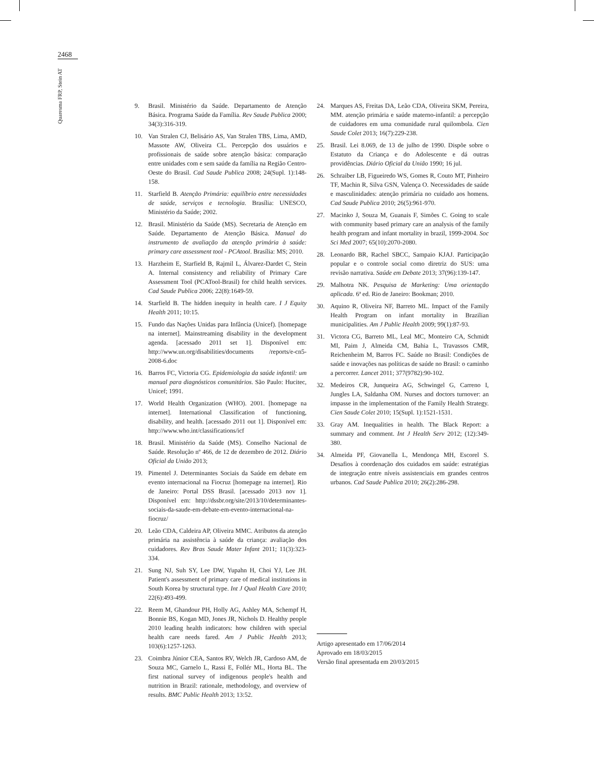2468
Quaresma FRP, Stein AT
9. Brasil. Ministério da Saúde. Departamento de Atenção Básica. Programa Saúde da Família. Rev Saude Publica 2000; 34(3):316-319.
10. Van Stralen CJ, Belisário AS, Van Stralen TBS, Lima, AMD, Massote AW, Oliveira CL. Percepção dos usuários e profissionais de saúde sobre atenção básica: comparação entre unidades com e sem saúde da família na Região Centro-Oeste do Brasil. Cad Saude Publica 2008; 24(Supl. 1):148-158.
11. Starfield B. Atenção Primária: equilíbrio entre necessidades de saúde, serviços e tecnologia. Brasília: UNESCO, Ministério da Saúde; 2002.
12. Brasil. Ministério da Saúde (MS). Secretaria de Atenção em Saúde. Departamento de Atenção Básica. Manual do instrumento de avaliação da atenção primária à saúde: primary care assessment tool - PCAtool. Brasília: MS; 2010.
13. Harzheim E, Starfield B, Rajmil L, Álvarez-Dardet C, Stein A. Internal consistency and reliability of Primary Care Assessment Tool (PCATool-Brasil) for child health services. Cad Saude Publica 2006; 22(8):1649-59.
14. Starfield B. The hidden inequity in health care. I J Equity Health 2011; 10:15.
15. Fundo das Nações Unidas para Infância (Unicef). [homepage na internet]. Mainstreaming disability in the development agenda. [acessado 2011 set 1]. Disponível em: http://www.un.org/disabilities/documents /reports/e-cn5-2008-6.doc
16. Barros FC, Victoria CG. Epidemiologia da saúde infantil: um manual para diagnósticos comunitários. São Paulo: Hucitec, Unicef; 1991.
17. World Health Organization (WHO). 2001. [homepage na internet]. International Classification of functioning, disability, and health. [acessado 2011 out 1]. Disponível em: http://www.who.int/classifications/icf
18. Brasil. Ministério da Saúde (MS). Conselho Nacional de Saúde. Resolução nº 466, de 12 de dezembro de 2012. Diário Oficial da União 2013;
19. Pimentel J. Determinantes Sociais da Saúde em debate em evento internacional na Fiocruz [homepage na internet]. Rio de Janeiro: Portal DSS Brasil. [acessado 2013 nov 1]. Disponível em: http://dssbr.org/site/2013/10/determinantes-sociais-da-saude-em-debate-em-evento-internacional-na-fiocruz/
20. Leão CDA, Caldeira AP, Oliveira MMC. Atributos da atenção primária na assistência à saúde da criança: avaliação dos cuidadores. Rev Bras Saude Mater Infant 2011; 11(3):323-334.
21. Sung NJ, Suh SY, Lee DW, Yupahn H, Choi YJ, Lee JH. Patient's assessment of primary care of medical institutions in South Korea by structural type. Int J Qual Health Care 2010; 22(6):493-499.
22. Reem M, Ghandour PH, Holly AG, Ashley MA, Schempf H, Bonnie BS, Kogan MD, Jones JR, Nichols D. Healthy people 2010 leading health indicators: how children with special health care needs fared. Am J Public Health 2013; 103(6):1257-1263.
23. Coimbra Júnior CEA, Santos RV, Welch JR, Cardoso AM, de Souza MC, Garnelo L, Rassi E, Follér ML, Horta BL. The first national survey of indigenous people's health and nutrition in Brazil: rationale, methodology, and overview of results. BMC Public Health 2013; 13:52.
24. Marques AS, Freitas DA, Leão CDA, Oliveira SKM, Pereira, MM. atenção primária e saúde materno-infantil: a percepção de cuidadores em uma comunidade rural quilombola. Cien Saude Colet 2013; 16(7):229-238.
25. Brasil. Lei 8.069, de 13 de julho de 1990. Dispõe sobre o Estatuto da Criança e do Adolescente e dá outras providências. Diário Oficial da União 1990; 16 jul.
26. Schraiber LB, Figueiredo WS, Gomes R, Couto MT, Pinheiro TF, Machin R, Silva GSN, Valença O. Necessidades de saúde e masculinidades: atenção primária no cuidado aos homens. Cad Saude Publica 2010; 26(5):961-970.
27. Macinko J, Souza M, Guanais F, Simões C. Going to scale with community based primary care an analysis of the family health program and infant mortality in brazil, 1999-2004. Soc Sci Med 2007; 65(10):2070-2080.
28. Leonardo BR, Rachel SBCC, Sampaio KJAJ. Participação popular e o controle social como diretriz do SUS: uma revisão narrativa. Saúde em Debate 2013; 37(96):139-147.
29. Malhotra NK. Pesquisa de Marketing: Uma orientação aplicada. 6ª ed. Rio de Janeiro: Bookman; 2010.
30. Aquino R, Oliveira NF, Barreto ML. Impact of the Family Health Program on infant mortality in Brazilian municipalities. Am J Public Health 2009; 99(1):87-93.
31. Victora CG, Barreto ML, Leal MC, Monteiro CA, Schmidt MI, Paim J, Almeida CM, Bahia L, Travassos CMR, Reichenheim M, Barros FC. Saúde no Brasil: Condições de saúde e inovações nas políticas de saúde no Brasil: o caminho a percorrer. Lancet 2011; 377(9782):90-102.
32. Medeiros CR, Junqueira AG, Schwingel G, Carreno I, Jungles LA, Saldanha OM. Nurses and doctors turnover: an impasse in the implementation of the Family Health Strategy. Cien Saude Colet 2010; 15(Supl. 1):1521-1531.
33. Gray AM. Inequalities in health. The Black Report: a summary and comment. Int J Health Serv 2012; (12):349-380.
34. Almeida PF, Giovanella L, Mendonça MH, Escorel S. Desafios à coordenação dos cuidados em saúde: estratégias de integração entre níveis assistenciais em grandes centros urbanos. Cad Saude Publica 2010; 26(2):286-298.
Artigo apresentado em 17/06/2014
Aprovado em 18/03/2015
Versão final apresentada em 20/03/2015